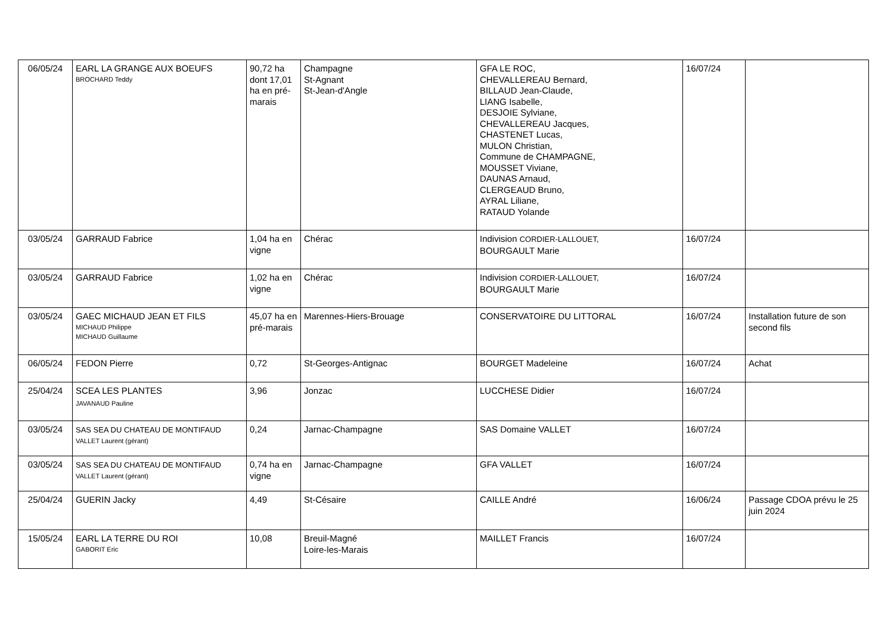| 06/05/24 | EARL LA GRANGE AUX BOEUFS BROCHARD Teddy | 90,72 ha dont 17,01 ha en pré-marais | Champagne St-Agnant St-Jean-d'Angle | GFA LE ROC, CHEVALLEREAU Bernard, BILLAUD Jean-Claude, LIANG Isabelle, DESJOIE Sylviane, CHEVALLEREAU Jacques, CHASTENET Lucas, MULON Christian, Commune de CHAMPAGNE, MOUSSET Viviane, DAUNAS Arnaud, CLERGEAUD Bruno, AYRAL Liliane, RATAUD Yolande | 16/07/24 | |
| 03/05/24 | GARRAUD Fabrice | 1,04 ha en vigne | Chérac | Indivision CORDIER-LALLOUET, BOURGAULT Marie | 16/07/24 | |
| 03/05/24 | GARRAUD Fabrice | 1,02 ha en vigne | Chérac | Indivision CORDIER-LALLOUET, BOURGAULT Marie | 16/07/24 | |
| 03/05/24 | GAEC MICHAUD JEAN ET FILS MICHAUD Philippe MICHAUD Guillaume | 45,07 ha en pré-marais | Marennes-Hiers-Brouage | CONSERVATOIRE DU LITTORAL | 16/07/24 | Installation future de son second fils |
| 06/05/24 | FEDON Pierre | 0,72 | St-Georges-Antignac | BOURGET Madeleine | 16/07/24 | Achat |
| 25/04/24 | SCEA LES PLANTES JAVANAUD Pauline | 3,96 | Jonzac | LUCCHESE Didier | 16/07/24 | |
| 03/05/24 | SAS SEA DU CHATEAU DE MONTIFAUD VALLET Laurent (gérant) | 0,24 | Jarnac-Champagne | SAS Domaine VALLET | 16/07/24 | |
| 03/05/24 | SAS SEA DU CHATEAU DE MONTIFAUD VALLET Laurent (gérant) | 0,74 ha en vigne | Jarnac-Champagne | GFA VALLET | 16/07/24 | |
| 25/04/24 | GUERIN Jacky | 4,49 | St-Césaire | CAILLE André | 16/06/24 | Passage CDOA prévu le 25 juin 2024 |
| 15/05/24 | EARL LA TERRE DU ROI GABORIT Eric | 10,08 | Breuil-Magné Loire-les-Marais | MAILLET Francis | 16/07/24 | |